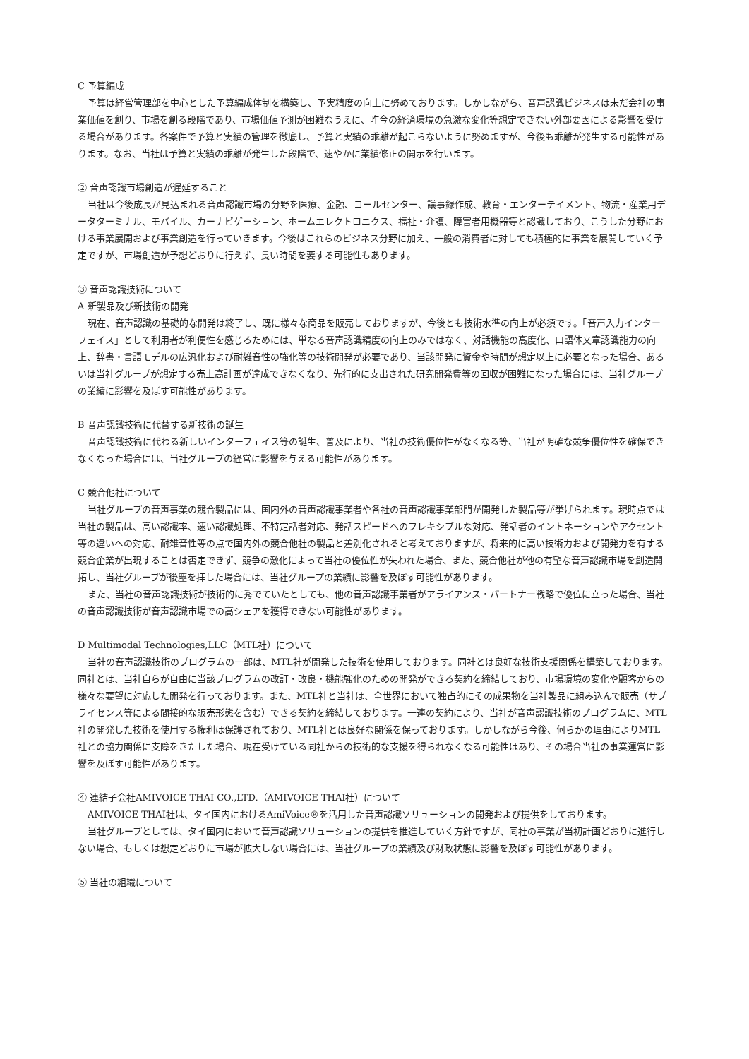C 予算編成
予算は経営管理部を中心とした予算編成体制を構築し、予実精度の向上に努めております。しかしながら、音声認識ビジネスは未だ会社の事業価値を創り、市場を創る段階であり、市場価値予測が困難なうえに、昨今の経済環境の急激な変化等想定できない外部要因による影響を受ける場合があります。各案件で予算と実績の管理を徹底し、予算と実績の乖離が起こらないように努めますが、今後も乖離が発生する可能性があります。なお、当社は予算と実績の乖離が発生した段階で、速やかに業績修正の開示を行います。
② 音声認識市場創造が遅延すること
当社は今後成長が見込まれる音声認識市場の分野を医療、金融、コールセンター、議事録作成、教育・エンターテイメント、物流・産業用データターミナル、モバイル、カーナビゲーション、ホームエレクトロニクス、福祉・介護、障害者用機器等と認識しており、こうした分野における事業展開および事業創造を行っていきます。今後はこれらのビジネス分野に加え、一般の消費者に対しても積極的に事業を展開していく予定ですが、市場創造が予想どおりに行えず、長い時間を要する可能性もあります。
③ 音声認識技術について
A 新製品及び新技術の開発
現在、音声認識の基礎的な開発は終了し、既に様々な商品を販売しておりますが、今後とも技術水準の向上が必須です。「音声入力インターフェイス」として利用者が利便性を感じるためには、単なる音声認識精度の向上のみではなく、対話機能の高度化、口語体文章認識能力の向上、辞書・言語モデルの広汎化および耐雑音性の強化等の技術開発が必要であり、当該開発に資金や時間が想定以上に必要となった場合、あるいは当社グループが想定する売上高計画が達成できなくなり、先行的に支出された研究開発費等の回収が困難になった場合には、当社グループの業績に影響を及ぼす可能性があります。
B 音声認識技術に代替する新技術の誕生
音声認識技術に代わる新しいインターフェイス等の誕生、普及により、当社の技術優位性がなくなる等、当社が明確な競争優位性を確保できなくなった場合には、当社グループの経営に影響を与える可能性があります。
C 競合他社について
当社グループの音声事業の競合製品には、国内外の音声認識事業者や各社の音声認識事業部門が開発した製品等が挙げられます。現時点では当社の製品は、高い認識率、速い認識処理、不特定話者対応、発話スピードへのフレキシブルな対応、発話者のイントネーションやアクセント等の違いへの対応、耐雑音性等の点で国内外の競合他社の製品と差別化されると考えておりますが、将来的に高い技術力および開発力を有する競合企業が出現することは否定できず、競争の激化によって当社の優位性が失われた場合、また、競合他社が他の有望な音声認識市場を創造開拓し、当社グループが後塵を拝した場合には、当社グループの業績に影響を及ぼす可能性があります。
また、当社の音声認識技術が技術的に秀でていたとしても、他の音声認識事業者がアライアンス・パートナー戦略で優位に立った場合、当社の音声認識技術が音声認識市場での高シェアを獲得できない可能性があります。
D Multimodal Technologies,LLC（MTL社）について
当社の音声認識技術のプログラムの一部は、MTL社が開発した技術を使用しております。同社とは良好な技術支援関係を構築しております。同社とは、当社自らが自由に当該プログラムの改訂・改良・機能強化のための開発ができる契約を締結しており、市場環境の変化や顧客からの様々な要望に対応した開発を行っております。また、MTL社と当社は、全世界において独占的にその成果物を当社製品に組み込んで販売（サブライセンス等による間接的な販売形態を含む）できる契約を締結しております。一連の契約により、当社が音声認識技術のプログラムに、MTL社の開発した技術を使用する権利は保護されており、MTL社とは良好な関係を保っております。しかしながら今後、何らかの理由によりMTL社との協力関係に支障をきたした場合、現在受けている同社からの技術的な支援を得られなくなる可能性はあり、その場合当社の事業運営に影響を及ぼす可能性があります。
④ 連結子会社AMIVOICE THAI CO.,LTD.（AMIVOICE THAI社）について
AMIVOICE THAI社は、タイ国内におけるAmiVoice®を活用した音声認識ソリューションの開発および提供をしております。
当社グループとしては、タイ国内において音声認識ソリューションの提供を推進していく方針ですが、同社の事業が当初計画どおりに進行しない場合、もしくは想定どおりに市場が拡大しない場合には、当社グループの業績及び財政状態に影響を及ぼす可能性があります。
⑤ 当社の組織について